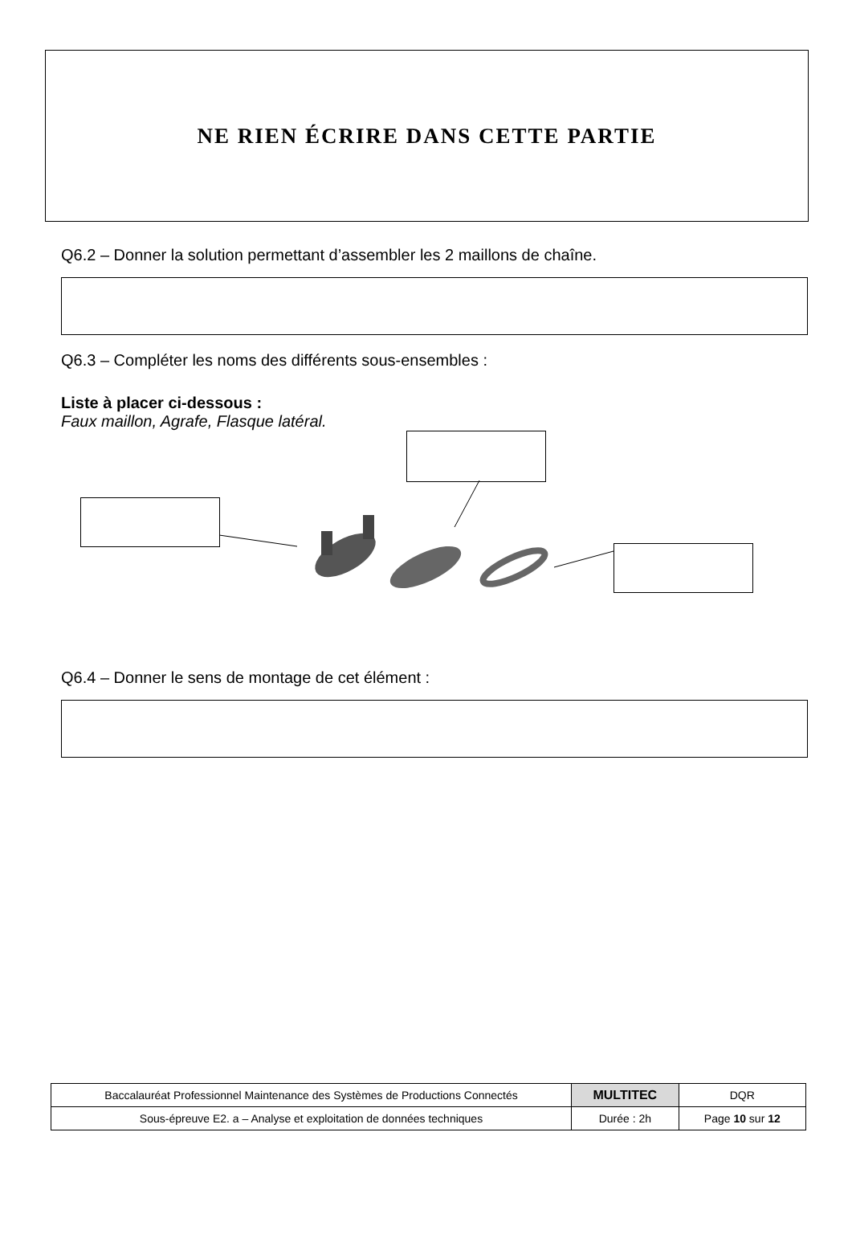NE RIEN ÉCRIRE DANS CETTE PARTIE
Q6.2 – Donner la solution permettant d’assembler les 2 maillons de chaîne.
Q6.3 – Compléter les noms des différents sous-ensembles :
Liste à placer ci-dessous :
Faux maillon, Agrafe, Flasque latéral.
Q6.4 – Donner le sens de montage de cet élément :
| Baccalauréat Professionnel Maintenance des Systèmes de Productions Connectés | MULTITEC | DQR |
| Sous-épreuve E2. a – Analyse et exploitation de données techniques | Durée : 2h | Page 10 sur 12 |